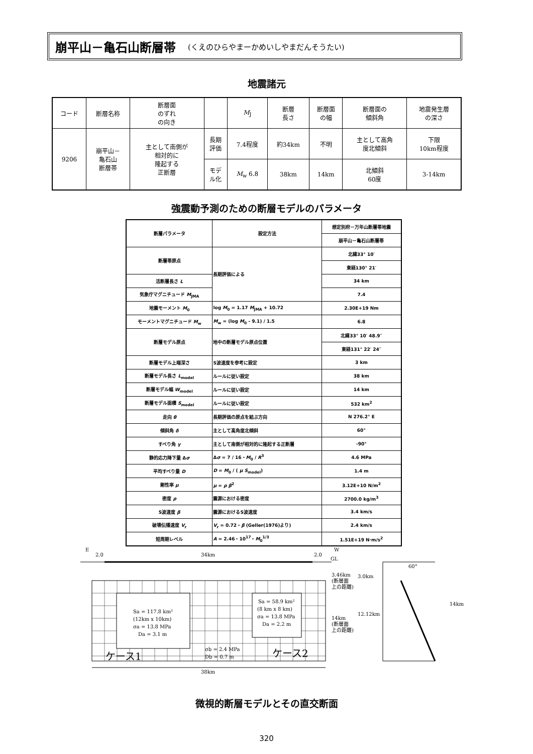崩平山－亀石山断層帯 (くえのひらやまーかめいしやまだんそうたい)
地震諸元
| コード | 断層名称 | 断層面 のずれ の向き | | M<sub>J</sub> | 断層 長さ | 断層面 の幅 | 断層面の 傾斜角 | 地震発生層 の深さ |
| 9206 | 崩平山－ 亀石山 断層帯 | 主として南側が 相対的に 隆起する 正断層 | 長期 評価 | 7.4程度 | 約34km | 不明 | 主として高角 度北傾斜 | 下限 10km程度 |
| | | | モデ ル化 | M<sub>w</sub> 6.8 | 38km | 14km | 北傾斜 60度 | 3-14km |
強震動予測のための断層モデルのパラメータ
| 断層パラメータ | 設定方法 | 想定別府－万年山断層帯地震 |
| | | 崩平山－亀石山断層帯 |
| 断層帯原点 | 長期評価による | 北緯33° 10′ |
| | | 東経130° 21′ |
| 活断層長さ L | | 34 km |
| 気象庁マグニチュード M<sub>JMA</sub> | | 7.4 |
| 地震モーメント M<sub>0</sub> | log M<sub>0</sub> = 1.17 M<sub>JMA</sub> + 10.72 | 2.30E+19 Nm |
| モーメントマグニチュード M<sub>w</sub> | M<sub>w</sub> = (log M<sub>0</sub> - 9.1) / 1.5 | 6.8 |
| 断層モデル原点 | 地中の断層モデル原点位置 | 北緯33° 10′ 48.9″ |
| | | 東経131° 22′ 24″ |
| 断層モデル上端深さ | S波速度を参考に設定 | 3 km |
| 断層モデル長さ L<sub>model</sub> | ルールに従い設定 | 38 km |
| 断層モデル幅 W<sub>model</sub> | ルールに従い設定 | 14 km |
| 断層モデル面積 S<sub>model</sub> | ルールに従い設定 | 532 km<sup>2</sup> |
| 走向 θ | 長期評価の原点を結ぶ方向 | N 276.2° E |
| 傾斜角 δ | 主として高角度北傾斜 | 60° |
| すべり角 γ | 主として南側が相対的に隆起する正断層 | -90° |
| 静的応力降下量 Δ σ | Δ σ = 7 / 16・ M<sub>0</sub> / R<sup>3</sup> | 4.6 MPa |
| 平均すべり量 D | D = M<sub>0</sub> / ( μ S<sub>model</sub>) | 1.4 m |
| 剛性率 μ | μ = ρ β<sup>2</sup> | 3.12E+10 N/m<sup>2</sup> |
| 密度 ρ | 震源における密度 | 2700.0 kg/m<sup>3</sup> |
| S波速度 β | 震源におけるS波速度 | 3.4 km/s |
| 破壊伝播速度 V<sub>r</sub> | V<sub>r</sub> = 0.72・ β (Geller(1976)より) | 2.4 km/s |
| 短周期レベル | A = 2.46・10<sup>17</sup>・ M<sub>0</sub><sup>1/3</sup> | 1.51E+19 N·m/s<sup>2</sup> |
E
2.0
34km
2.0
W
GL
Sa = 117.8 km²
(12km x 10km)
σa = 13.8 MPa
Da = 3.1 m
Sa = 58.9 km²
(8 km x 8 km)
σa = 13.8 MPa
Da = 2.2 m
σb = 2.4 MPa
Db = 0.7 m
ケース1
ケース2
38km
3.46km
(断層面
上の距離)
14km
(断層面
上の距離)
3.0km
12.12km
14km
60°
微視的断層モデルとその直交断面
320